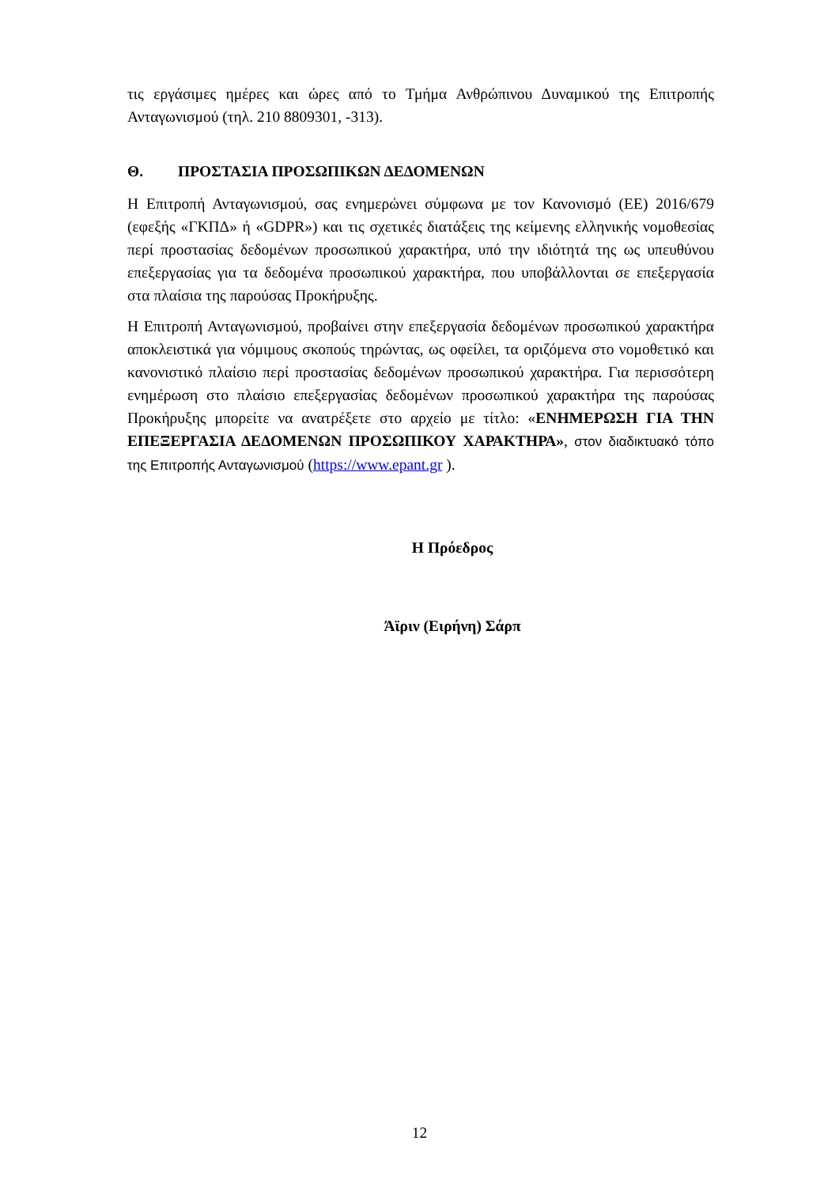τις εργάσιμες ημέρες και ώρες από το Τμήμα Ανθρώπινου Δυναμικού της Επιτροπής Ανταγωνισμού (τηλ. 210 8809301, -313).
Θ. ΠΡΟΣΤΑΣΙΑ ΠΡΟΣΩΠΙΚΩΝ ΔΕΔΟΜΕΝΩΝ
Η Επιτροπή Ανταγωνισμού, σας ενημερώνει σύμφωνα με τον Κανονισμό (ΕΕ) 2016/679 (εφεξής «ΓΚΠΔ» ή «GDPR») και τις σχετικές διατάξεις της κείμενης ελληνικής νομοθεσίας περί προστασίας δεδομένων προσωπικού χαρακτήρα, υπό την ιδιότητά της ως υπευθύνου επεξεργασίας για τα δεδομένα προσωπικού χαρακτήρα, που υποβάλλονται σε επεξεργασία στα πλαίσια της παρούσας Προκήρυξης.
Η Επιτροπή Ανταγωνισμού, προβαίνει στην επεξεργασία δεδομένων προσωπικού χαρακτήρα αποκλειστικά για νόμιμους σκοπούς τηρώντας, ως οφείλει, τα οριζόμενα στο νομοθετικό και κανονιστικό πλαίσιο περί προστασίας δεδομένων προσωπικού χαρακτήρα. Για περισσότερη ενημέρωση στο πλαίσιο επεξεργασίας δεδομένων προσωπικού χαρακτήρα της παρούσας Προκήρυξης μπορείτε να ανατρέξετε στο αρχείο με τίτλο: «ΕΝΗΜΕΡΩΣΗ ΓΙΑ ΤΗΝ ΕΠΕΞΕΡΓΑΣΙΑ ΔΕΔΟΜΕΝΩΝ ΠΡΟΣΩΠΙΚΟΥ ΧΑΡΑΚΤΗΡΑ», στον διαδικτυακό τόπο της Επιτροπής Ανταγωνισμού (https://www.epant.gr ).
Η Πρόεδρος
Άϊριν (Ειρήνη) Σάρπ
12